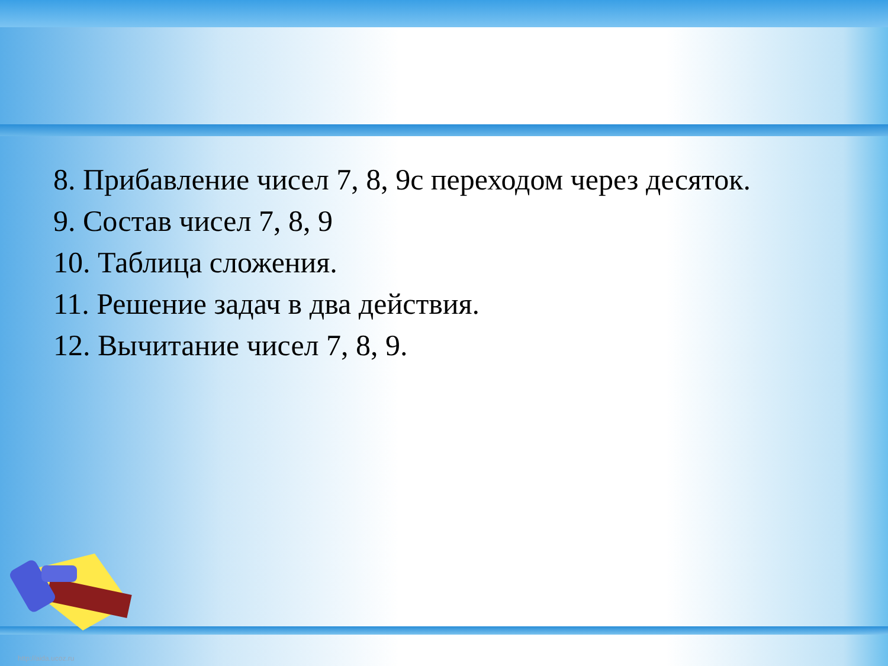8. Прибавление чисел 7, 8, 9с переходом через десяток.
9. Состав чисел 7, 8, 9
10. Таблица сложения.
11. Решение задач в два действия.
12. Вычитание чисел 7, 8, 9.
http://aida.ucoz.ru